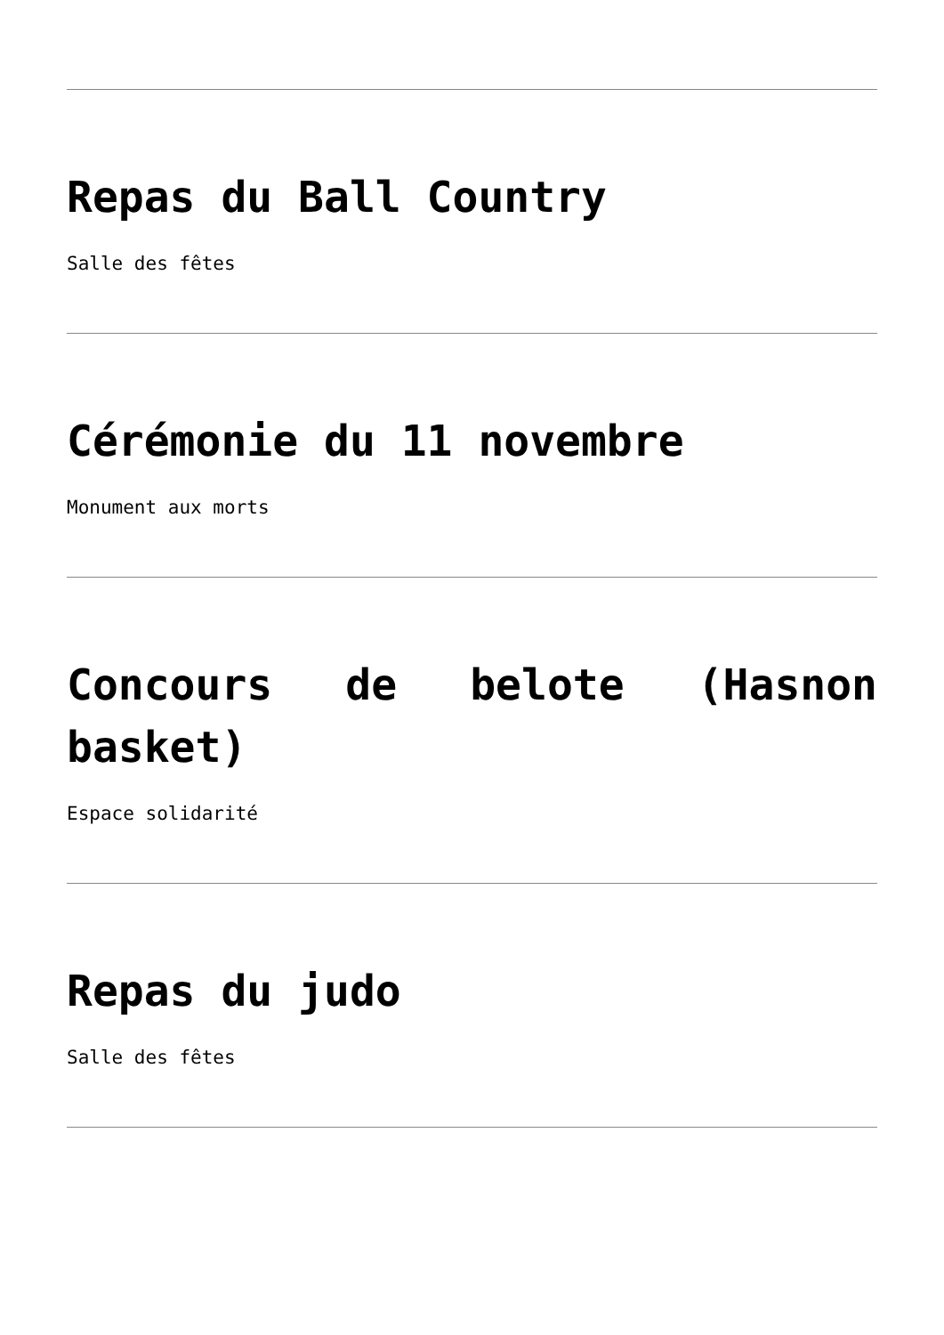Repas du Ball Country
Salle des fêtes
Cérémonie du 11 novembre
Monument aux morts
Concours de belote (Hasnon basket)
Espace solidarité
Repas du judo
Salle des fêtes